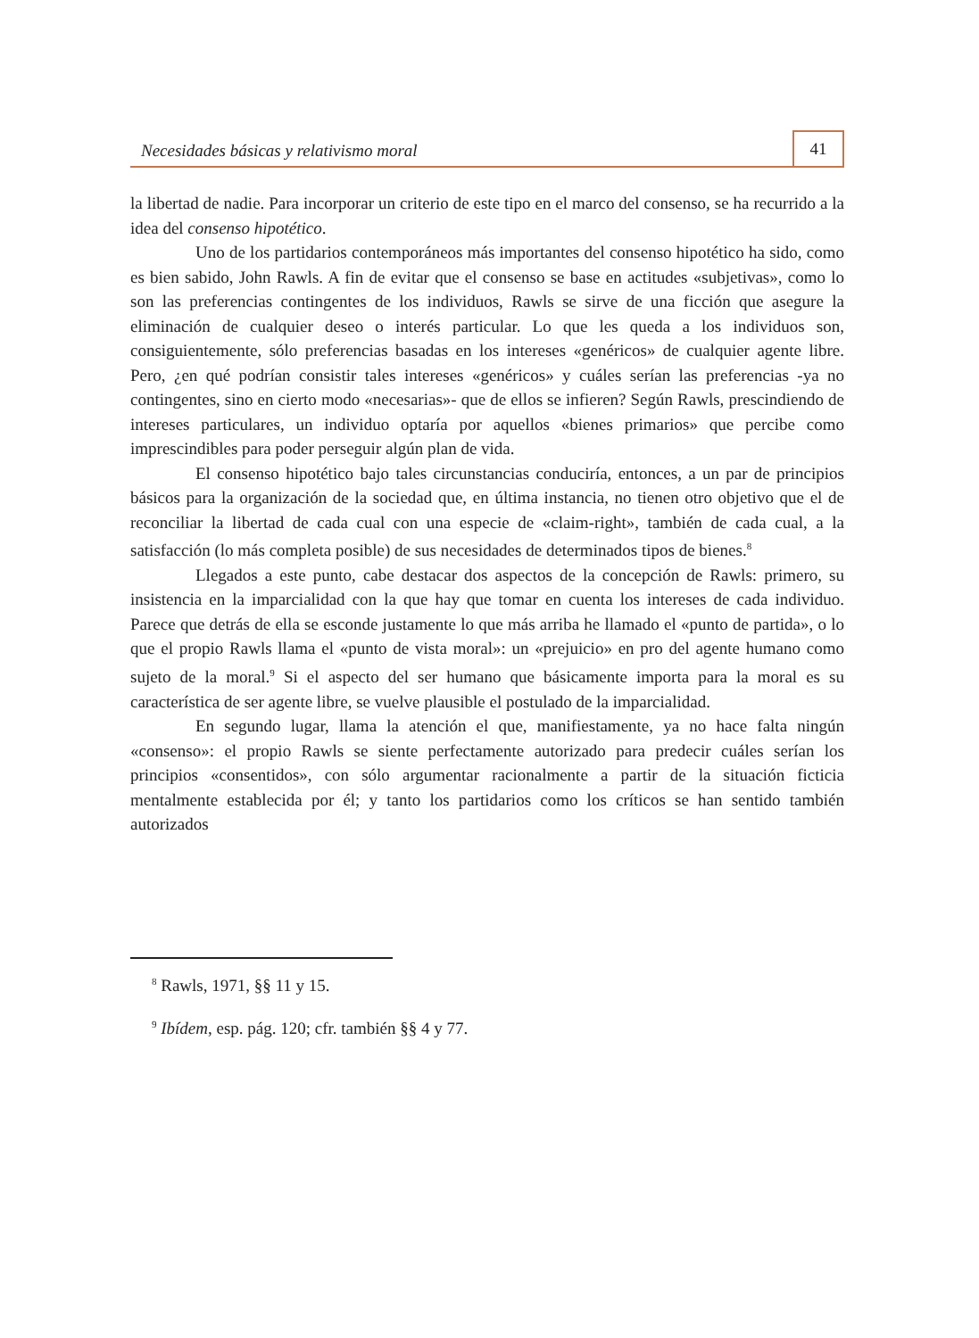Necesidades básicas y relativismo moral
41
la libertad de nadie. Para incorporar un criterio de este tipo en el marco del consenso, se ha recurrido a la idea del consenso hipotético.
Uno de los partidarios contemporáneos más importantes del consenso hipotético ha sido, como es bien sabido, John Rawls. A fin de evitar que el consenso se base en actitudes «subjetivas», como lo son las preferencias contingentes de los individuos, Rawls se sirve de una ficción que asegure la eliminación de cualquier deseo o interés particular. Lo que les queda a los individuos son, consiguientemente, sólo preferencias basadas en los intereses «genéricos» de cualquier agente libre. Pero, ¿en qué podrían consistir tales intereses «genéricos» y cuáles serían las preferencias -ya no contingentes, sino en cierto modo «necesarias»- que de ellos se infieren? Según Rawls, prescindiendo de intereses particulares, un individuo optaría por aquellos «bienes primarios» que percibe como imprescindibles para poder perseguir algún plan de vida.
El consenso hipotético bajo tales circunstancias conduciría, entonces, a un par de principios básicos para la organización de la sociedad que, en última instancia, no tienen otro objetivo que el de reconciliar la libertad de cada cual con una especie de «claim-right», también de cada cual, a la satisfacción (lo más completa posible) de sus necesidades de determinados tipos de bienes.<sup>8</sup>
Llegados a este punto, cabe destacar dos aspectos de la concepción de Rawls: primero, su insistencia en la imparcialidad con la que hay que tomar en cuenta los intereses de cada individuo. Parece que detrás de ella se esconde justamente lo que más arriba he llamado el «punto de partida», o lo que el propio Rawls llama el «punto de vista moral»: un «prejuicio» en pro del agente humano como sujeto de la moral.<sup>9</sup> Si el aspecto del ser humano que básicamente importa para la moral es su característica de ser agente libre, se vuelve plausible el postulado de la imparcialidad.
En segundo lugar, llama la atención el que, manifiestamente, ya no hace falta ningún «consenso»: el propio Rawls se siente perfectamente autorizado para predecir cuáles serían los principios «consentidos», con sólo argumentar racionalmente a partir de la situación ficticia mentalmente establecida por él; y tanto los partidarios como los críticos se han sentido también autorizados
<sup>8</sup> Rawls, 1971, §§ 11 y 15.
<sup>9</sup> Ibídem, esp. pág. 120; cfr. también §§ 4 y 77.